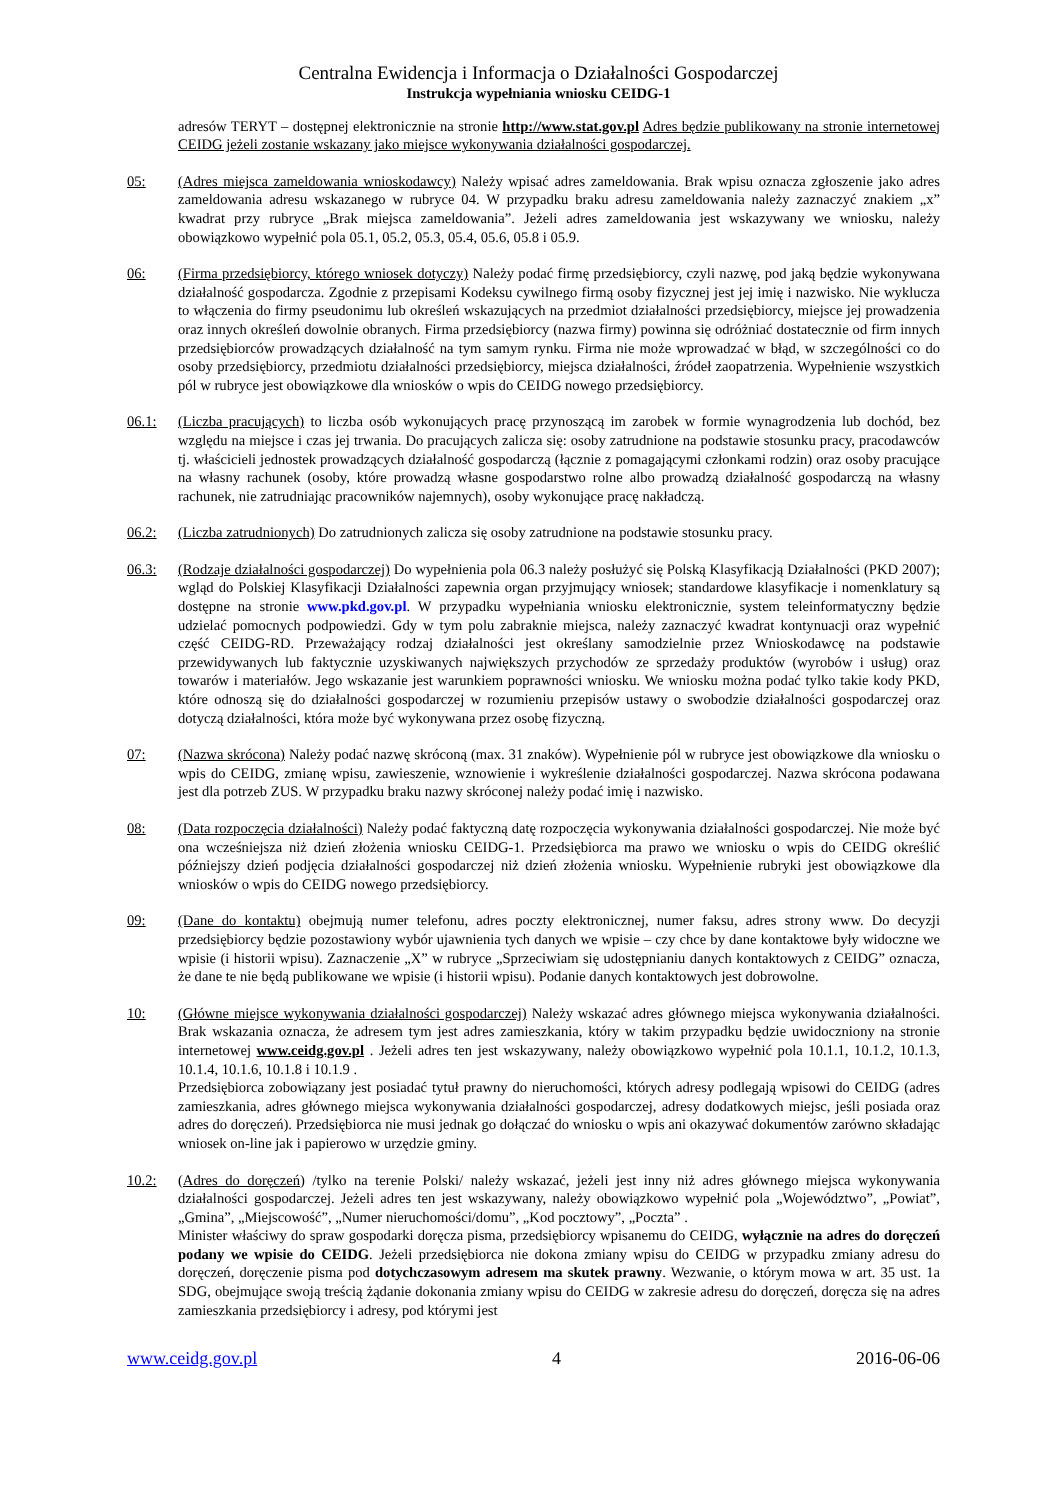Centralna Ewidencja i Informacja o Działalności Gospodarczej
Instrukcja wypełniania wniosku CEIDG-1
adresów TERYT – dostępnej elektronicznie na stronie http://www.stat.gov.pl Adres będzie publikowany na stronie internetowej CEIDG jeżeli zostanie wskazany jako miejsce wykonywania działalności gospodarczej.
05: (Adres miejsca zameldowania wnioskodawcy) Należy wpisać adres zameldowania. Brak wpisu oznacza zgłoszenie jako adres zameldowania adresu wskazanego w rubryce 04. W przypadku braku adresu zameldowania należy zaznaczyć znakiem „x” kwadrat przy rubryce „Brak miejsca zameldowania”. Jeżeli adres zameldowania jest wskazywany we wniosku, należy obowiązkowo wypełnić pola 05.1, 05.2, 05.3, 05.4, 05.6, 05.8 i 05.9.
06: (Firma przedsiębiorcy, którego wniosek dotyczy) Należy podać firmę przedsiębiorcy, czyli nazwę, pod jaką będzie wykonywana działalność gospodarcza. Zgodnie z przepisami Kodeksu cywilnego firmą osoby fizycznej jest jej imię i nazwisko. Nie wyklucza to włączenia do firmy pseudonimu lub określeń wskazujących na przedmiot działalności przedsiębiorcy, miejsce jej prowadzenia oraz innych określeń dowolnie obranych. Firma przedsiębiorcy (nazwa firmy) powinna się odróżniać dostatecznie od firm innych przedsiębiorców prowadzących działalność na tym samym rynku. Firma nie może wprowadzać w błąd, w szczególności co do osoby przedsiębiorcy, przedmiotu działalności przedsiębiorcy, miejsca działalności, źródeł zaopatrzenia. Wypełnienie wszystkich pól w rubryce jest obowiązkowe dla wniosków o wpis do CEIDG nowego przedsiębiorcy.
06.1: (Liczba pracujących) to liczba osób wykonujących pracę przynoszącą im zarobek w formie wynagrodzenia lub dochód, bez względu na miejsce i czas jej trwania. Do pracujących zalicza się: osoby zatrudnione na podstawie stosunku pracy, pracodawców tj. właścicieli jednostek prowadzących działalność gospodarczą (łącznie z pomagającymi członkami rodzin) oraz osoby pracujące na własny rachunek (osoby, które prowadzą własne gospodarstwo rolne albo prowadzą działalność gospodarczą na własny rachunek, nie zatrudniając pracowników najemnych), osoby wykonujące pracę nakładczą.
06.2: (Liczba zatrudnionych) Do zatrudnionych zalicza się osoby zatrudnione na podstawie stosunku pracy.
06.3: (Rodzaje działalności gospodarczej) Do wypełnienia pola 06.3 należy posłużyć się Polską Klasyfikacją Działalności (PKD 2007); wgląd do Polskiej Klasyfikacji Działalności zapewnia organ przyjmujący wniosek; standardowe klasyfikacje i nomenklatury są dostępne na stronie www.pkd.gov.pl. W przypadku wypełniania wniosku elektronicznie, system teleinformatyczny będzie udzielać pomocnych podpowiedzi. Gdy w tym polu zabraknie miejsca, należy zaznaczyć kwadrat kontynuacji oraz wypełnić część CEIDG-RD. Przeważający rodzaj działalności jest określany samodzielnie przez Wnioskodawcę na podstawie przewidywanych lub faktycznie uzyskiwanych największych przychodów ze sprzedaży produktów (wyrobów i usług) oraz towarów i materiałów. Jego wskazanie jest warunkiem poprawności wniosku. We wniosku można podać tylko takie kody PKD, które odnoszą się do działalności gospodarczej w rozumieniu przepisów ustawy o swobodzie działalności gospodarczej oraz dotyczą działalności, która może być wykonywana przez osobę fizyczną.
07: (Nazwa skrócona) Należy podać nazwę skróconą (max. 31 znaków). Wypełnienie pól w rubryce jest obowiązkowe dla wniosku o wpis do CEIDG, zmianę wpisu, zawieszenie, wznowienie i wykreślenie działalności gospodarczej. Nazwa skrócona podawana jest dla potrzeb ZUS. W przypadku braku nazwy skróconej należy podać imię i nazwisko.
08: (Data rozpoczęcia działalności) Należy podać faktyczną datę rozpoczęcia wykonywania działalności gospodarczej. Nie może być ona wcześniejsza niż dzień złożenia wniosku CEIDG-1. Przedsiębiorca ma prawo we wniosku o wpis do CEIDG określić późniejszy dzień podjęcia działalności gospodarczej niż dzień złożenia wniosku. Wypełnienie rubryki jest obowiązkowe dla wniosków o wpis do CEIDG nowego przedsiębiorcy.
09: (Dane do kontaktu) obejmują numer telefonu, adres poczty elektronicznej, numer faksu, adres strony www. Do decyzji przedsiębiorcy będzie pozostawiony wybór ujawnienia tych danych we wpisie – czy chce by dane kontaktowe były widoczne we wpisie (i historii wpisu). Zaznaczenie „X” w rubryce „Sprzeciwiam się udostępnianiu danych kontaktowych z CEIDG” oznacza, że dane te nie będą publikowane we wpisie (i historii wpisu). Podanie danych kontaktowych jest dobrowolne.
10: (Główne miejsce wykonywania działalności gospodarczej) Należy wskazać adres głównego miejsca wykonywania działalności. Brak wskazania oznacza, że adresem tym jest adres zamieszkania, który w takim przypadku będzie uwidoczniony na stronie internetowej www.ceidg.gov.pl . Jeżeli adres ten jest wskazywany, należy obowiązkowo wypełnić pola 10.1.1, 10.1.2, 10.1.3, 10.1.4, 10.1.6, 10.1.8 i 10.1.9 .
Przedsiębiorca zobowiązany jest posiadać tytuł prawny do nieruchomości, których adresy podlegają wpisowi do CEIDG (adres zamieszkania, adres głównego miejsca wykonywania działalności gospodarczej, adresy dodatkowych miejsc, jeśli posiada oraz adres do doręczeń). Przedsiębiorca nie musi jednak go dołączać do wniosku o wpis ani okazywać dokumentów zarówno składając wniosek on-line jak i papierowo w urzędzie gminy.
10.2: (Adres do doręczeń) /tylko na terenie Polski/ należy wskazać, jeżeli jest inny niż adres głównego miejsca wykonywania działalności gospodarczej. Jeżeli adres ten jest wskazywany, należy obowiązkowo wypełnić pola „Województwo”, „Powiat”, „Gmina”, „Miejscowość”, „Numer nieruchomości/domu”, „Kod pocztowy”, „Poczta” .
Minister właściwy do spraw gospodarki doręcza pisma, przedsiębiorcy wpisanemu do CEIDG, wyłącznie na adres do doręczeń podany we wpisie do CEIDG. Jeżeli przedsiębiorca nie dokona zmiany wpisu do CEIDG w przypadku zmiany adresu do doręczeń, doręczenie pisma pod dotychczasowym adresem ma skutek prawny. Wezwanie, o którym mowa w art. 35 ust. 1a SDG, obejmujące swoją treścią żądanie dokonania zmiany wpisu do CEIDG w zakresie adresu do doręczeń, doręcza się na adres zamieszkania przedsiębiorcy i adresy, pod którymi jest
www.ceidg.gov.pl 4 2016-06-06